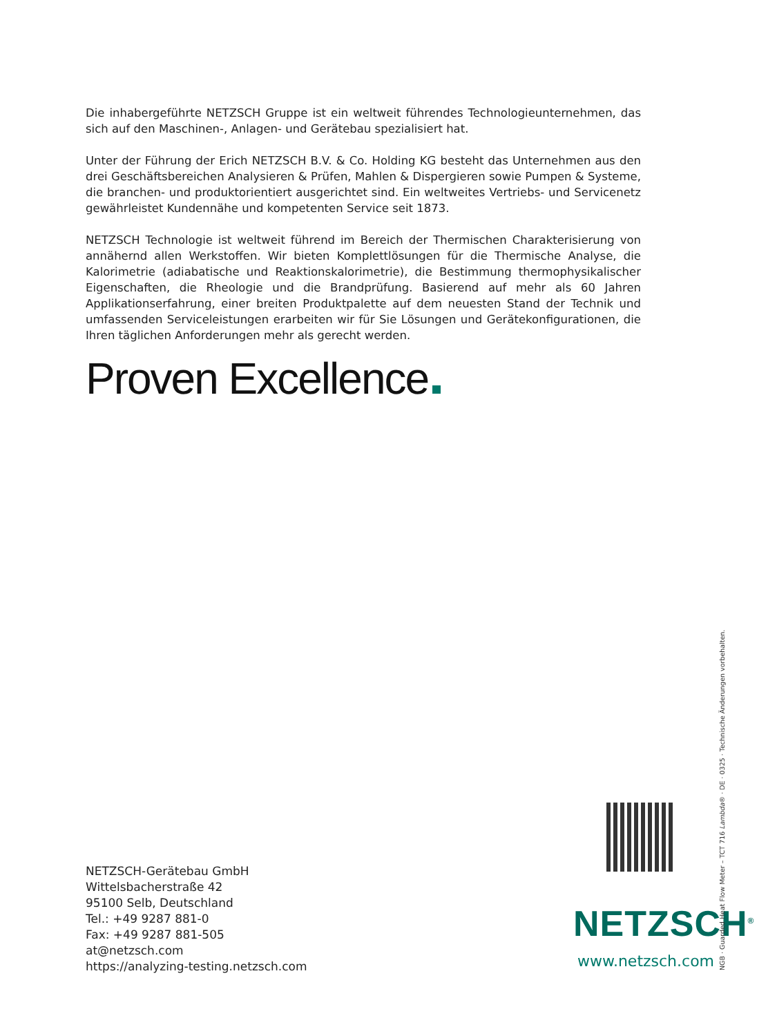Die inhabergeführte NETZSCH Gruppe ist ein weltweit führendes Technologieunternehmen, das sich auf den Maschinen-, Anlagen- und Gerätebau spezialisiert hat.
Unter der Führung der Erich NETZSCH B.V. & Co. Holding KG besteht das Unternehmen aus den drei Geschäftsbereichen Analysieren & Prüfen, Mahlen & Dispergieren sowie Pumpen & Systeme, die branchen- und produktorientiert ausgerichtet sind. Ein weltweites Vertriebs- und Servicenetz gewährleistet Kundennähe und kompetenten Service seit 1873.
NETZSCH Technologie ist weltweit führend im Bereich der Thermischen Charakterisierung von annähernd allen Werkstoffen. Wir bieten Komplettlösungen für die Thermische Analyse, die Kalorimetrie (adiabatische und Reaktionskalorimetrie), die Bestimmung thermophysikalischer Eigenschaften, die Rheologie und die Brandprüfung. Basierend auf mehr als 60 Jahren Applikationserfahrung, einer breiten Produktpalette auf dem neuesten Stand der Technik und umfassenden Serviceleistungen erarbeiten wir für Sie Lösungen und Gerätekonfigurationen, die Ihren täglichen Anforderungen mehr als gerecht werden.
Proven Excellence
NETZSCH-Gerätebau GmbH
Wittelsbacherstraße 42
95100 Selb, Deutschland
Tel.: +49 9287 881-0
Fax: +49 9287 881-505
at@netzsch.com
https://analyzing-testing.netzsch.com
NETZSCH<sup>®</sup>
www.netzsch.com
NGB · Guarded Heat Flow Meter – TCT 716 Lambda® · DE · 0325 · Technische Änderungen vorbehalten.